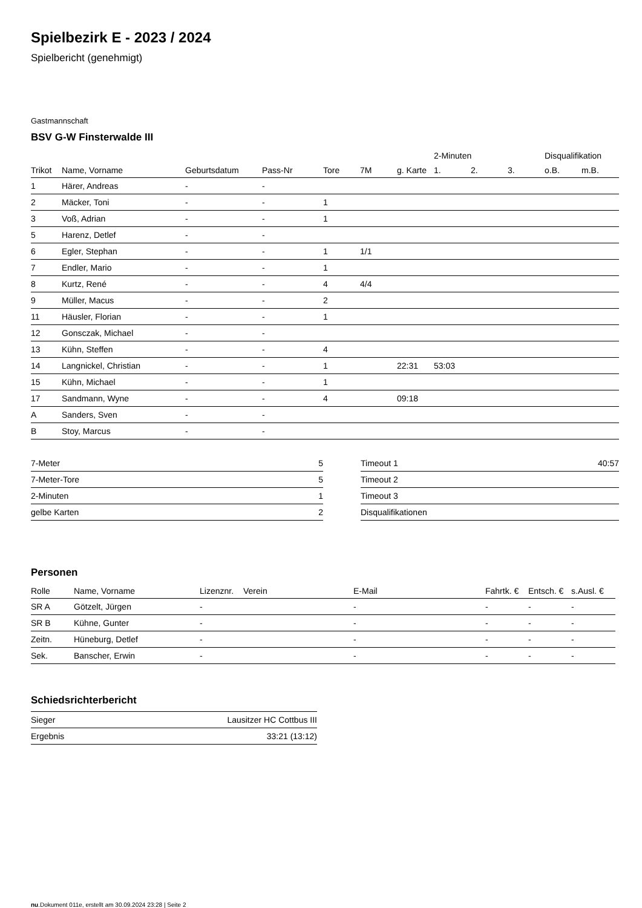Spielbezirk E - 2023 / 2024
Spielbericht (genehmigt)
Gastmannschaft
BSV G-W Finsterwalde III
| | | | | | | | 2-Minuten | | | Disqualifikation | |
| --- | --- | --- | --- | --- | --- | --- | --- | --- | --- | --- | --- |
| Trikot | Name, Vorname | Geburtsdatum | Pass-Nr | Tore | 7M | g. Karte | 1. | 2. | 3. | o.B. | m.B. |
| 1 | Härer, Andreas | - | - | | | | | | | | |
| 2 | Mäcker, Toni | - | - | 1 | | | | | | | |
| 3 | Voß, Adrian | - | - | 1 | | | | | | | |
| 5 | Harenz, Detlef | - | - | | | | | | | | |
| 6 | Egler, Stephan | - | - | 1 | 1/1 | | | | | | |
| 7 | Endler, Mario | - | - | 1 | | | | | | | |
| 8 | Kurtz, René | - | - | 4 | 4/4 | | | | | | |
| 9 | Müller, Macus | - | - | 2 | | | | | | | |
| 11 | Häusler, Florian | - | - | 1 | | | | | | | |
| 12 | Gonsczak, Michael | - | - | | | | | | | | |
| 13 | Kühn, Steffen | - | - | 4 | | | | | | | |
| 14 | Langnickel, Christian | - | - | 1 | | 22:31 | 53:03 | | | | |
| 15 | Kühn, Michael | - | - | 1 | | | | | | | |
| 17 | Sandmann, Wyne | - | - | 4 | | 09:18 | | | | | |
| A | Sanders, Sven | - | - | | | | | | | | |
| B | Stoy, Marcus | - | - | | | | | | | | |
| 7-Meter | 5 |
| 7-Meter-Tore | 5 |
| 2-Minuten | 1 |
| gelbe Karten | 2 |
| Timeout 1 | 40:57 |
| Timeout 2 | |
| Timeout 3 | |
| Disqualifikationen | |
Personen
| Rolle | Name, Vorname | Lizenznr. | Verein | E-Mail | Fahrtk. € | Entsch. € | s.Ausl. € |
| --- | --- | --- | --- | --- | --- | --- | --- |
| SR A | Götzelt, Jürgen | - | | - | - | - | - |
| SR B | Kühne, Gunter | - | | - | - | - | - |
| Zeitn. | Hüneburg, Detlef | - | | - | - | - | - |
| Sek. | Banscher, Erwin | - | | - | - | - | - |
Schiedsrichterbericht
| Sieger | Lausitzer HC Cottbus III |
| Ergebnis | 33:21 (13:12) |
nu.Dokument 011e, erstellt am 30.09.2024 23:28 | Seite 2